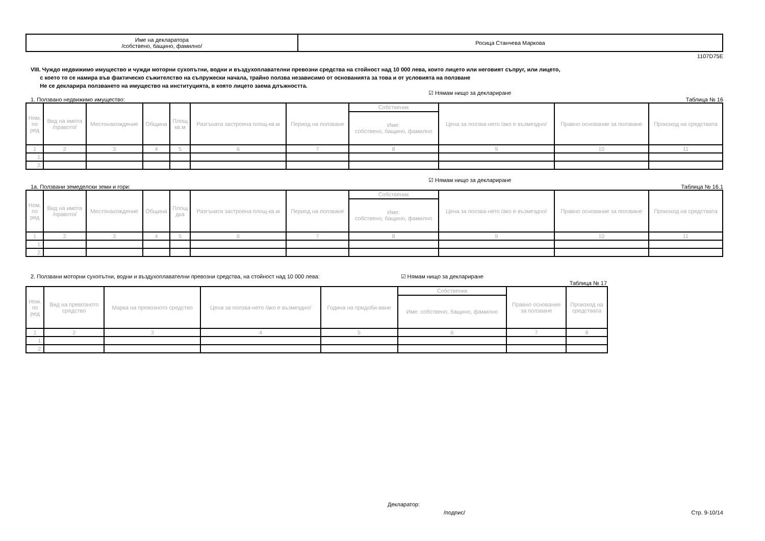| Име на декларатора /собствено, бащино, фамилно/ | Росица Станчева Маркова |
1107D75E
VIII. Чуждо недвижимо имущество и чужди моторни сухопътни, водни и въздухоплавателни превозни средства на стойност над 10 000 лева, които лицето или неговият съпруг, или лицето,
с което то се намира във фактическо съжителство на съпружески начала, трайно ползва независимо от основанията за това и от условията на ползване
Не се декларира ползването на имущество на институцията, в която лицето заема длъжността.
☑ Нямам нищо за деклариране
1. Ползвано недвижимо имущество: Таблица № 16
| Ном. по ред | Вид на имота /правото/ | Местонахождение | Община | Площ кв.м | Разгъната застроена площ-кв.м | Период на ползване | Собственик | Цена за ползва-нето /ако е възмездно/ | Правно основание за ползване | Произход на средствата |
| --- | --- | --- | --- | --- | --- | --- | --- | --- | --- | --- |
| | | | | | | | Име: собствено, бащино, фамилно | | | |
| 1 | 2 | 3 | 4 | 5 | 6 | 7 | 8 | 9 | 10 | 11 |
| 1. | | | | | | | | | | |
| 2. | | | | | | | | | | |
☑ Нямам нищо за деклариране
1а. Ползвани земеделски земи и гори: Таблица № 16.1
| Ном. по ред | Вид на имота /правото/ | Местонахождение | Община | Площ дка | Разгъната застроена площ-кв.м | Период на ползване | Собственик | Цена за ползва-нето /ако е възмездно/ | Правно основание за ползване | Произход на средствата |
| --- | --- | --- | --- | --- | --- | --- | --- | --- | --- | --- |
| | | | | | | | Име: собствено, бащино, фамилно | | | |
| 1 | 2 | 3 | 4 | 5 | 6 | 7 | 8 | 9 | 10 | 11 |
| 1. | | | | | | | | | | |
| 2. | | | | | | | | | | |
2. Ползвани моторни сухопътни, водни и въздухоплавателни превозни средства, на стойност над 10 000 лева: ☑ Нямам нищо за деклариране
Таблица № 17
| Ном. по ред | Вид на превозното средство | Марка на превозното средство | Цена за ползва-нето /ако е възмездно/ | Година на придоби-ване | Собственик | Правно основание за ползване | Произход на средствата |
| --- | --- | --- | --- | --- | --- | --- | --- |
| | | | | | Име: собствено, бащино, фамилно | | |
| 1 | 2 | 3 | 4 | 5 | 6 | 7 | 8 |
| 1. | | | | | | | |
| 2. | | | | | | | |
Декларатор:
/подпис/ Стр. 9-10/14